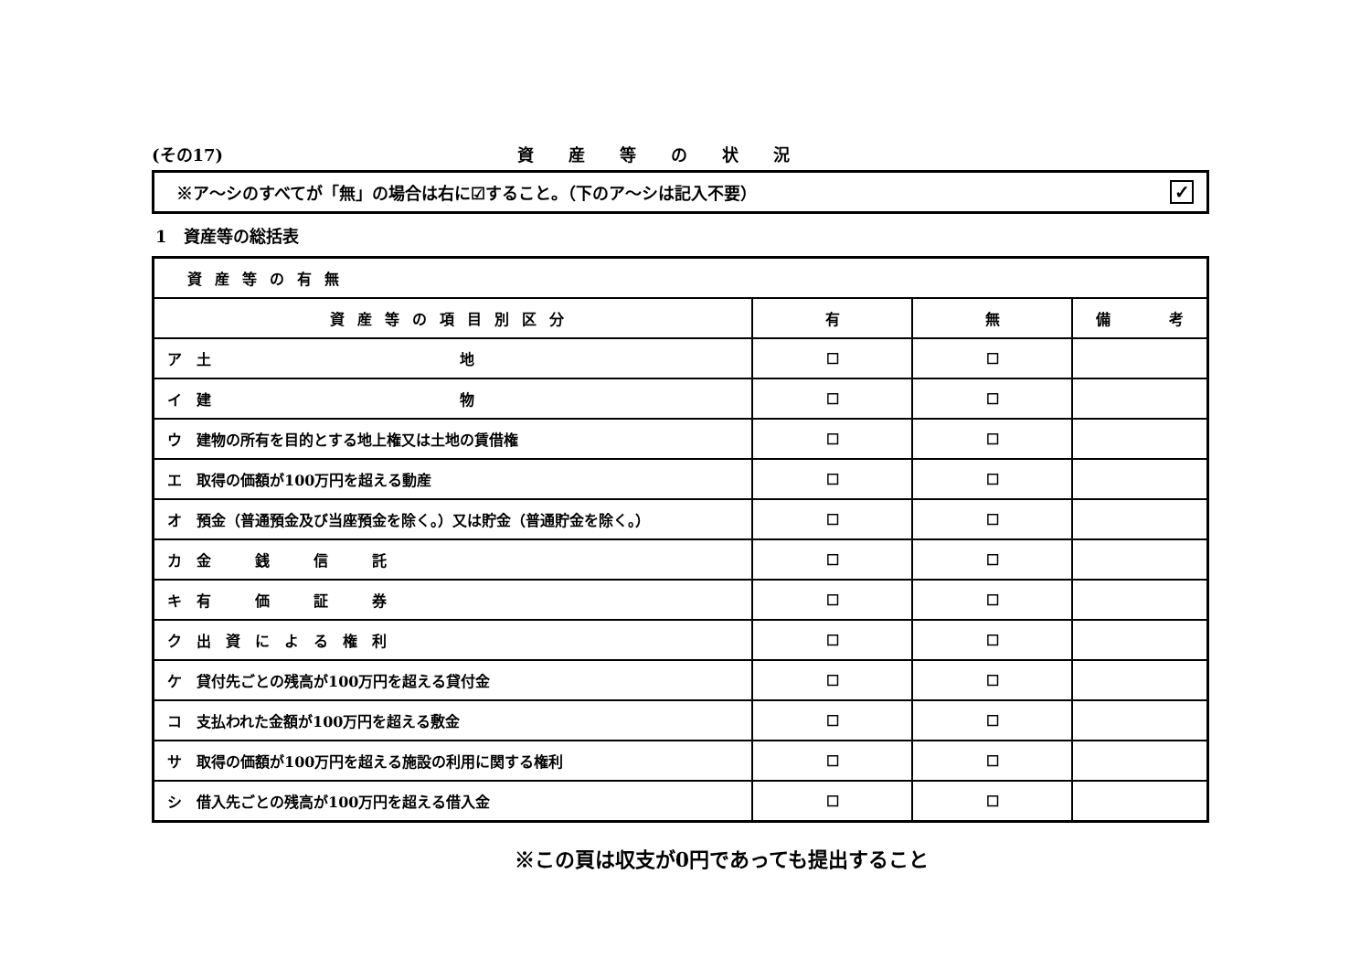(その17) 資産等の状況
※ア～シのすべてが「無」の場合は右に☑すること。（下のア～シは記入不要）
✓
1　資産等の総括表
| 資産等の有無 | | | |
| --- | --- | --- | --- |
| 資産等の項目別区分 | 有 | 無 | 備 考 |
| ア 土 地 | ☐ | ☐ | |
| イ 建 物 | ☐ | ☐ | |
| ウ 建物の所有を目的とする地上権又は土地の賃借権 | ☐ | ☐ | |
| エ 取得の価額が100万円を超える動産 | ☐ | ☐ | |
| オ 預金（普通預金及び当座預金を除く。）又は貯金（普通貯金を除く。） | ☐ | ☐ | |
| カ 金 銭 信 託 | ☐ | ☐ | |
| キ 有 価 証 券 | ☐ | ☐ | |
| ク 出 資 に よ る 権 利 | ☐ | ☐ | |
| ケ 貸付先ごとの残高が100万円を超える貸付金 | ☐ | ☐ | |
| コ 支払われた金額が100万円を超える敷金 | ☐ | ☐ | |
| サ 取得の価額が100万円を超える施設の利用に関する権利 | ☐ | ☐ | |
| シ 借入先ごとの残高が100万円を超える借入金 | ☐ | ☐ | |
※この頁は収支が0円であっても提出すること